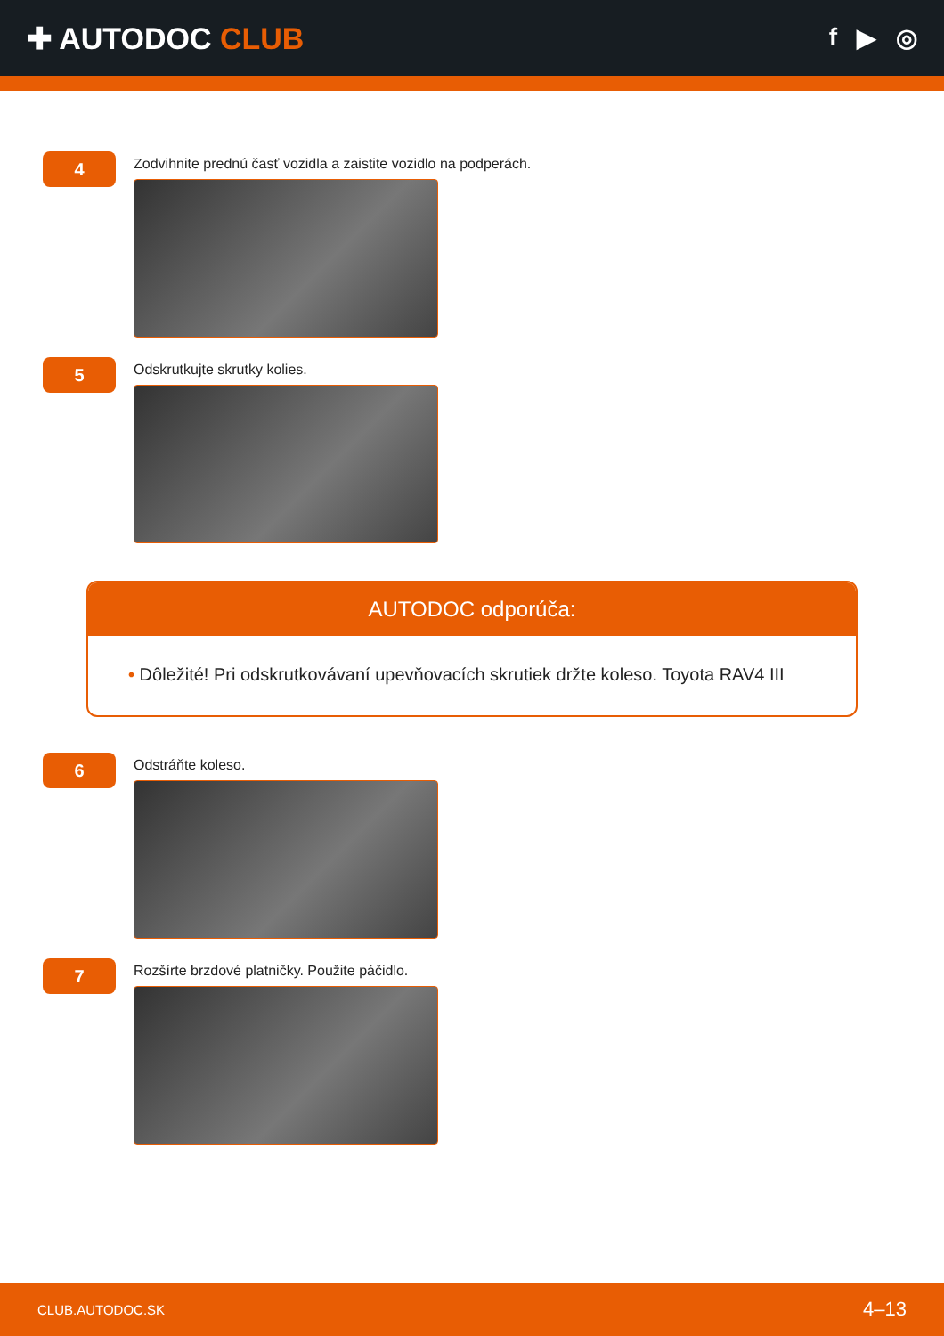✚ AUTODOC CLUB
f ▶ ◎
4
Zodvihnite prednú časť vozidla a zaistite vozidlo na podperách.
5
Odskrutkujte skrutky kolies.
AUTODOC odporúča:
• Dôležité! Pri odskrutkovávaní upevňovacích skrutiek držte koleso. Toyota RAV4 III
6
Odstráňte koleso.
7
Rozšírte brzdové platničky. Použite páčidlo.
CLUB.AUTODOC.SK 4–13